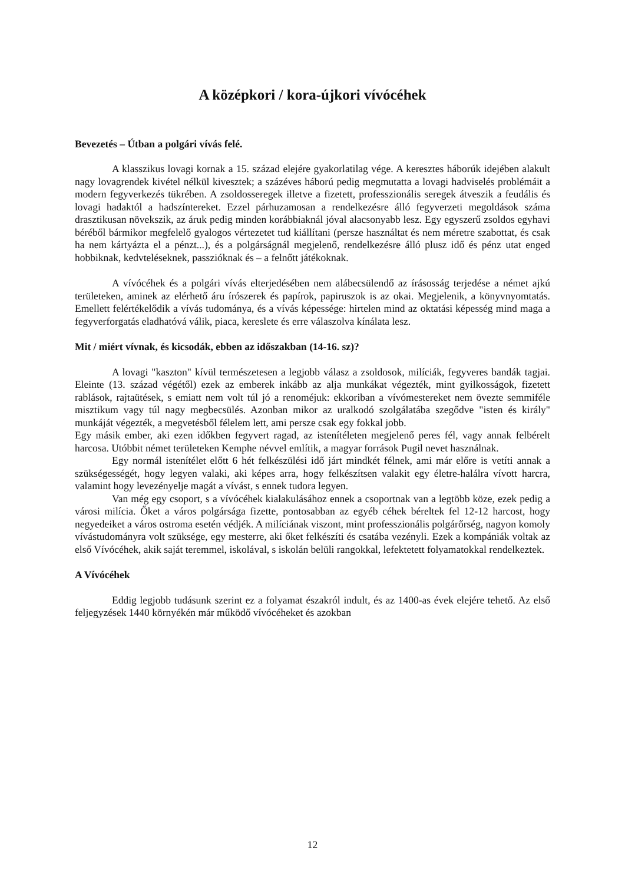A középkori / kora-újkori vívócéhek
Bevezetés – Útban a polgári vívás felé.
A klasszikus lovagi kornak a 15. század elejére gyakorlatilag vége. A keresztes háborúk idejében alakult nagy lovagrendek kivétel nélkül kivesztek; a százéves háború pedig megmutatta a lovagi hadviselés problémáit a modern fegyverkezés tükrében. A zsoldosseregek illetve a fizetett, professzionális seregek átveszik a feudális és lovagi hadaktól a hadszíntereket. Ezzel párhuzamosan a rendelkezésre álló fegyverzeti megoldások száma drasztikusan növekszik, az áruk pedig minden korábbiaknál jóval alacsonyabb lesz. Egy egyszerű zsoldos egyhavi béréből bármikor megfelelő gyalogos vértezetet tud kiállítani (persze használtat és nem méretre szabottat, és csak ha nem kártyázta el a pénzt...), és a polgárságnál megjelenő, rendelkezésre álló plusz idő és pénz utat enged hobbiknak, kedvteléseknek, passzióknak és – a felnőtt játékoknak.
A vívócéhek és a polgári vívás elterjedésében nem alábecsülendő az írásosság terjedése a német ajkú területeken, aminek az elérhető áru írószerek és papírok, papiruszok is az okai. Megjelenik, a könyvnyomtatás. Emellett felértékelődik a vívás tudománya, és a vívás képessége: hirtelen mind az oktatási képesség mind maga a fegyverforgatás eladhatóvá válik, piaca, kereslete és erre válaszolva kínálata lesz.
Mit / miért vívnak, és kicsodák, ebben az időszakban (14-16. sz)?
A lovagi "kaszton" kívül természetesen a legjobb válasz a zsoldosok, milíciák, fegyveres bandák tagjai. Eleinte (13. század végétől) ezek az emberek inkább az alja munkákat végezték, mint gyilkosságok, fizetett rablások, rajtaütések, s emiatt nem volt túl jó a renoméjuk: ekkoriban a vívómestereket nem övezte semmiféle misztikum vagy túl nagy megbecsülés. Azonban mikor az uralkodó szolgálatába szegődve "isten és király" munkáját végezték, a megvetésből félelem lett, ami persze csak egy fokkal jobb.
Egy másik ember, aki ezen időkben fegyvert ragad, az istenítéleten megjelenő peres fél, vagy annak felbérelt harcosa. Utóbbit német területeken Kemphe névvel említik, a magyar források Pugil nevet használnak.
Egy normál istenítélet előtt 6 hét felkészülési idő járt mindkét félnek, ami már előre is vetíti annak a szükségességét, hogy legyen valaki, aki képes arra, hogy felkészítsen valakit egy életre-halálra vívott harcra, valamint hogy levezényelje magát a vívást, s ennek tudora legyen.
Van még egy csoport, s a vívócéhek kialakulásához ennek a csoportnak van a legtöbb köze, ezek pedig a városi milícia. Őket a város polgársága fizette, pontosabban az egyéb céhek béreltek fel 12-12 harcost, hogy negyedeiket a város ostroma esetén védjék. A milíciának viszont, mint professzionális polgárőrség, nagyon komoly vívástudományra volt szüksége, egy mesterre, aki őket felkészíti és csatába vezényli. Ezek a kompániák voltak az első Vívócéhek, akik saját teremmel, iskolával, s iskolán belüli rangokkal, lefektetett folyamatokkal rendelkeztek.
A Vívócéhek
Eddig legjobb tudásunk szerint ez a folyamat északról indult, és az 1400-as évek elejére tehető. Az első feljegyzések 1440 környékén már működő vívócéheket és azokban
12